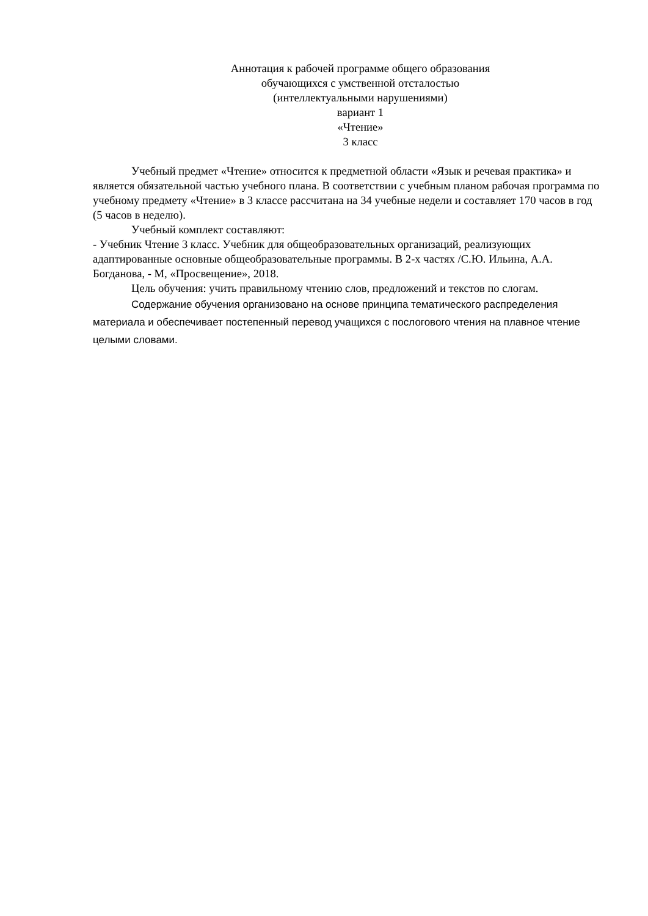Аннотация к рабочей программе общего образования
обучающихся с умственной отсталостью
(интеллектуальными нарушениями)
вариант 1
«Чтение»
3 класс
Учебный предмет «Чтение» относится к предметной области «Язык и речевая практика» и является обязательной частью учебного плана. В соответствии с учебным планом рабочая программа по учебному предмету «Чтение» в 3 классе рассчитана на 34 учебные недели и составляет 170 часов в год (5 часов в неделю).
Учебный комплект составляют:
- Учебник Чтение 3 класс. Учебник для общеобразовательных организаций, реализующих адаптированные основные общеобразовательные программы. В 2-х частях /С.Ю. Ильина, А.А. Богданова, - М, «Просвещение», 2018.
Цель обучения: учить правильному чтению слов, предложений и текстов по слогам.
Содержание обучения организовано на основе принципа тематического распределения материала и обеспечивает постепенный перевод учащихся с послогового чтения на плавное чтение целыми словами.